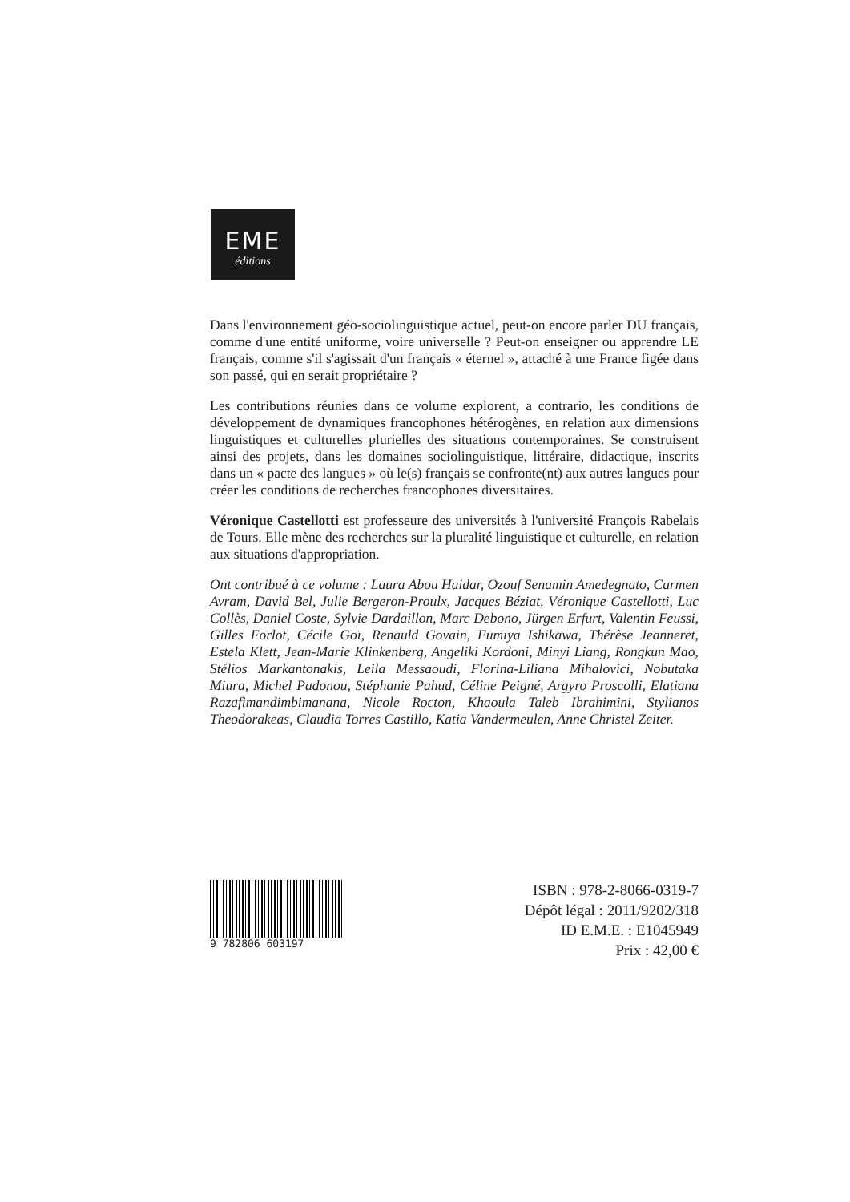EME
éditions
Dans l'environnement géo-sociolinguistique actuel, peut-on encore parler DU français, comme d'une entité uniforme, voire universelle ? Peut-on enseigner ou apprendre LE français, comme s'il s'agissait d'un français « éternel », attaché à une France figée dans son passé, qui en serait propriétaire ?
Les contributions réunies dans ce volume explorent, a contrario, les conditions de développement de dynamiques francophones hétérogènes, en relation aux dimensions linguistiques et culturelles plurielles des situations contemporaines. Se construisent ainsi des projets, dans les domaines sociolinguistique, littéraire, didactique, inscrits dans un « pacte des langues » où le(s) français se confronte(nt) aux autres langues pour créer les conditions de recherches francophones diversitaires.
Véronique Castellotti est professeure des universités à l'université François Rabelais de Tours. Elle mène des recherches sur la pluralité linguistique et culturelle, en relation aux situations d'appropriation.
Ont contribué à ce volume : Laura Abou Haidar, Ozouf Senamin Amedegnato, Carmen Avram, David Bel, Julie Bergeron-Proulx, Jacques Béziat, Véronique Castellotti, Luc Collès, Daniel Coste, Sylvie Dardaillon, Marc Debono, Jürgen Erfurt, Valentin Feussi, Gilles Forlot, Cécile Goï, Renauld Govain, Fumiya Ishikawa, Thérèse Jeanneret, Estela Klett, Jean-Marie Klinkenberg, Angeliki Kordoni, Minyi Liang, Rongkun Mao, Stélios Markantonakis, Leila Messaoudi, Florina-Liliana Mihalovici, Nobutaka Miura, Michel Padonou, Stéphanie Pahud, Céline Peigné, Argyro Proscolli, Elatiana Razafimandimbimanana, Nicole Rocton, Khaoula Taleb Ibrahimini, Stylianos Theodorakeas, Claudia Torres Castillo, Katia Vandermeulen, Anne Christel Zeiter.
9 782806 603197
ISBN : 978-2-8066-0319-7
Dépôt légal : 2011/9202/318
ID E.M.E. : E1045949
Prix : 42,00 €